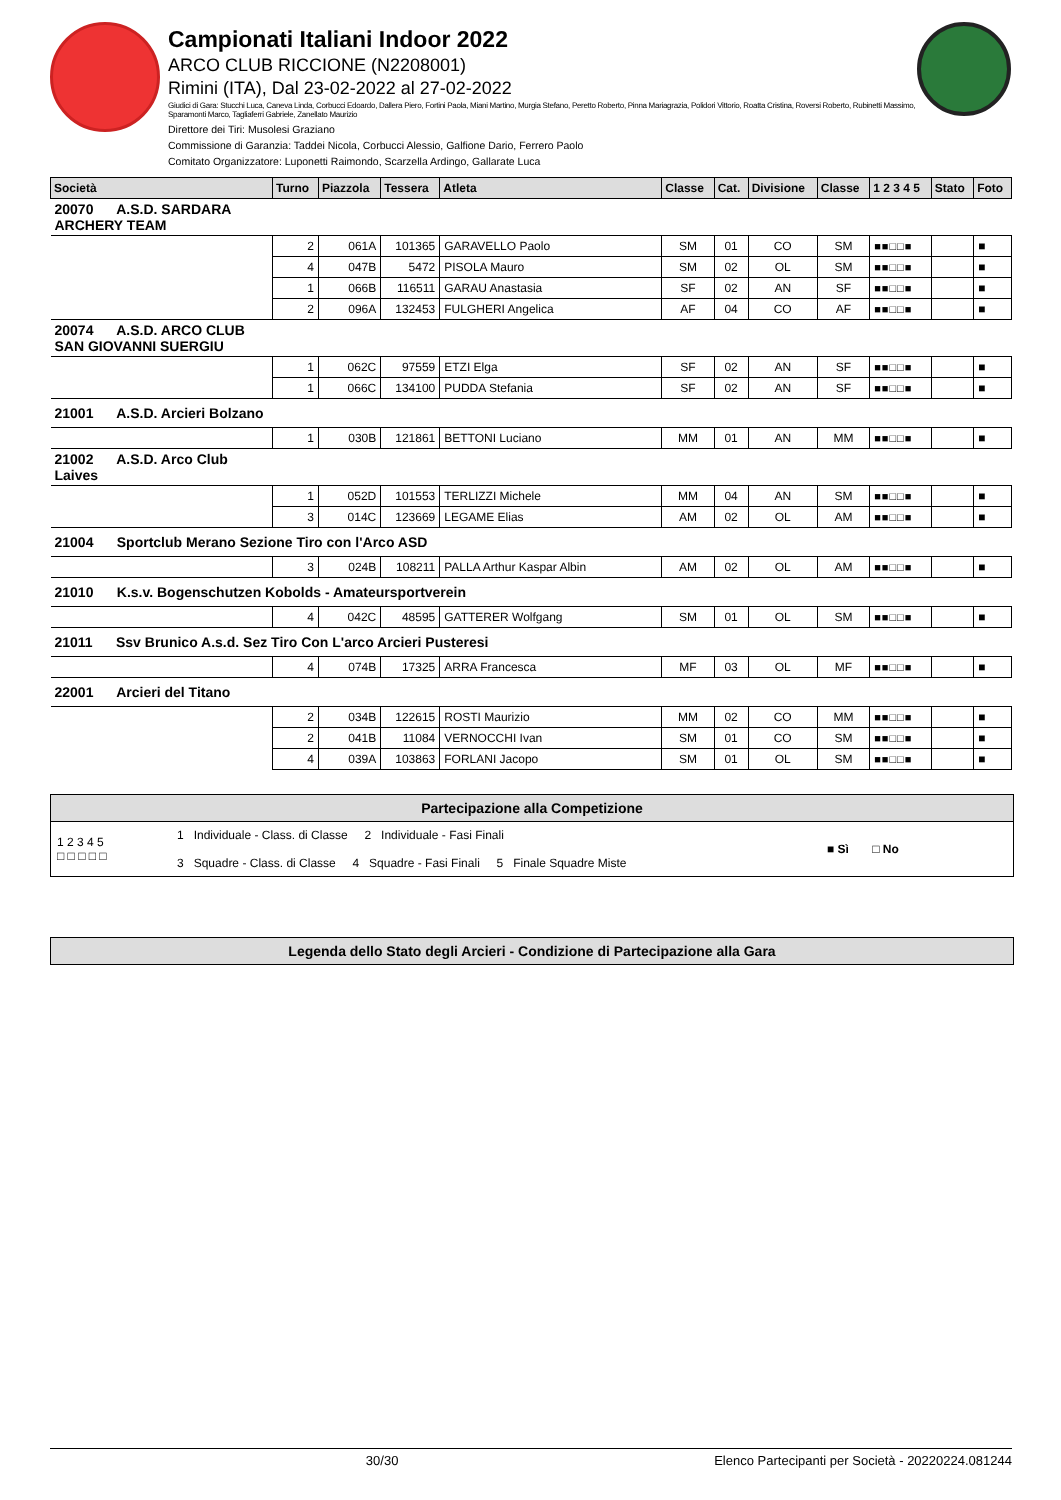Campionati Italiani Indoor 2022
ARCO CLUB RICCIONE (N2208001)
Rimini (ITA), Dal 23-02-2022 al 27-02-2022
Giudici di Gara: Stucchi Luca, Caneva Linda, Corbucci Edoardo, Dallera Piero, Fortini Paola, Miani Martino, Murgia Stefano, Peretto Roberto, Pinna Mariagrazia, Polidori Vittorio, Roatta Cristina, Roversi Roberto, Rubinetti Massimo, Sparamonti Marco, Tagliaferri Gabriele, Zanellato Maurizio
Direttore dei Tiri: Musolesi Graziano
Commissione di Garanzia: Taddei Nicola, Corbucci Alessio, Galfione Dario, Ferrero Paolo
Comitato Organizzatore: Luponetti Raimondo, Scarzella Ardingo, Gallarate Luca
| Società | Turno | Piazzola | Tessera | Atleta | Classe | Cat. | Divisione | Classe | 1 2 3 4 5 | Stato | Foto |
| --- | --- | --- | --- | --- | --- | --- | --- | --- | --- | --- | --- |
| 20070 A.S.D. SARDARA ARCHERY TEAM | | | | | | | | | | | |
| | 2 | 061A | 101365 | GARAVELLO Paolo | SM | 01 | CO | SM | ■■□□■ | | ■ |
| | 4 | 047B | 5472 | PISOLA Mauro | SM | 02 | OL | SM | ■■□□■ | | ■ |
| | 1 | 066B | 116511 | GARAU Anastasia | SF | 02 | AN | SF | ■■□□■ | | ■ |
| | 2 | 096A | 132453 | FULGHERI Angelica | AF | 04 | CO | AF | ■■□□■ | | ■ |
| 20074 A.S.D. ARCO CLUB SAN GIOVANNI SUERGIU | | | | | | | | | | | |
| | 1 | 062C | 97559 | ETZI Elga | SF | 02 | AN | SF | ■■□□■ | | ■ |
| | 1 | 066C | 134100 | PUDDA Stefania | SF | 02 | AN | SF | ■■□□■ | | ■ |
| 21001 A.S.D. Arcieri Bolzano | | | | | | | | | | | |
| | 1 | 030B | 121861 | BETTONI Luciano | MM | 01 | AN | MM | ■■□□■ | | ■ |
| 21002 A.S.D. Arco Club Laives | | | | | | | | | | | |
| | 1 | 052D | 101553 | TERLIZZI Michele | MM | 04 | AN | SM | ■■□□■ | | ■ |
| | 3 | 014C | 123669 | LEGAME Elias | AM | 02 | OL | AM | ■■□□■ | | ■ |
| 21004 Sportclub Merano Sezione Tiro con l'Arco ASD | | | | | | | | | | | |
| | 3 | 024B | 108211 | PALLA Arthur Kaspar Albin | AM | 02 | OL | AM | ■■□□■ | | ■ |
| 21010 K.s.v. Bogenschutzen Kobolds - Amateursportverein | | | | | | | | | | | |
| | 4 | 042C | 48595 | GATTERER Wolfgang | SM | 01 | OL | SM | ■■□□■ | | ■ |
| 21011 Ssv Brunico A.s.d. Sez Tiro Con L'arco Arcieri Pusteresi | | | | | | | | | | | |
| | 4 | 074B | 17325 | ARRA Francesca | MF | 03 | OL | MF | ■■□□■ | | ■ |
| 22001 Arcieri del Titano | | | | | | | | | | | |
| | 2 | 034B | 122615 | ROSTI Maurizio | MM | 02 | CO | MM | ■■□□■ | | ■ |
| | 2 | 041B | 11084 | VERNOCCHI Ivan | SM | 01 | CO | SM | ■■□□■ | | ■ |
| | 4 | 039A | 103863 | FORLANI Jacopo | SM | 01 | OL | SM | ■■□□■ | | ■ |
Partecipazione alla Competizione
1 2 3 4 5
□ □ □ □ □
1 Individuale - Class. di Classe 2 Individuale - Fasi Finali
3 Squadre - Class. di Classe 4 Squadre - Fasi Finali 5 Finale Squadre Miste
■ Sì □ No
Legenda dello Stato degli Arcieri - Condizione di Partecipazione alla Gara
30/30 Elenco Partecipanti per Società - 20220224.081244